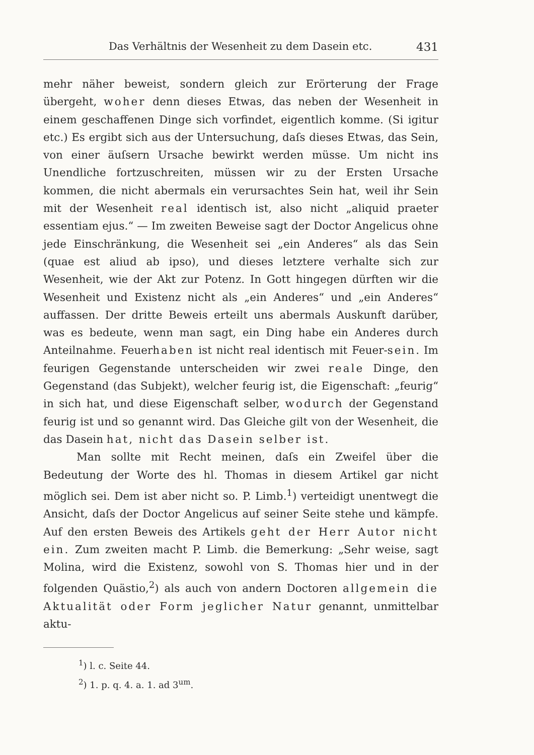Das Verhältnis der Wesenheit zu dem Dasein etc. 431
mehr näher beweist, sondern gleich zur Erörterung der Frage übergeht, woher denn dieses Etwas, das neben der Wesenheit in einem geschaffenen Dinge sich vorfindet, eigentlich komme. (Si igitur etc.) Es ergibt sich aus der Untersuchung, daſs dieses Etwas, das Sein, von einer äuſsern Ursache bewirkt werden müsse. Um nicht ins Unendliche fortzuschreiten, müssen wir zu der Ersten Ursache kommen, die nicht abermals ein verursachtes Sein hat, weil ihr Sein mit der Wesenheit real identisch ist, also nicht „aliquid praeter essentiam ejus.“ — Im zweiten Beweise sagt der Doctor Angelicus ohne jede Einschränkung, die Wesenheit sei „ein Anderes“ als das Sein (quae est aliud ab ipso), und dieses letztere verhalte sich zur Wesenheit, wie der Akt zur Potenz. In Gott hingegen dürften wir die Wesenheit und Existenz nicht als „ein Anderes“ und „ein Anderes“ auffassen. Der dritte Beweis erteilt uns abermals Auskunft darüber, was es bedeute, wenn man sagt, ein Ding habe ein Anderes durch Anteilnahme. Feuerhaben ist nicht real identisch mit Feuer-sein. Im feurigen Gegenstande unterscheiden wir zwei reale Dinge, den Gegenstand (das Subjekt), welcher feurig ist, die Eigenschaft: „feurig“ in sich hat, und diese Eigenschaft selber, wodurch der Gegenstand feurig ist und so genannt wird. Das Gleiche gilt von der Wesenheit, die das Dasein hat, nicht das Dasein selber ist.
Man sollte mit Recht meinen, daſs ein Zweifel über die Bedeutung der Worte des hl. Thomas in diesem Artikel gar nicht möglich sei. Dem ist aber nicht so. P. Limb.<sup>1</sup>) verteidigt unentwegt die Ansicht, daſs der Doctor Angelicus auf seiner Seite stehe und kämpfe. Auf den ersten Beweis des Artikels geht der Herr Autor nicht ein. Zum zweiten macht P. Limb. die Bemerkung: „Sehr weise, sagt Molina, wird die Existenz, sowohl von S. Thomas hier und in der folgenden Quästio,<sup>2</sup>) als auch von andern Doctoren allgemein die Aktualität oder Form jeglicher Natur genannt, unmittelbar aktu-
<sup>1</sup>) l. c. Seite 44.
<sup>2</sup>) 1. p. q. 4. a. 1. ad 3<sup>um</sup>.